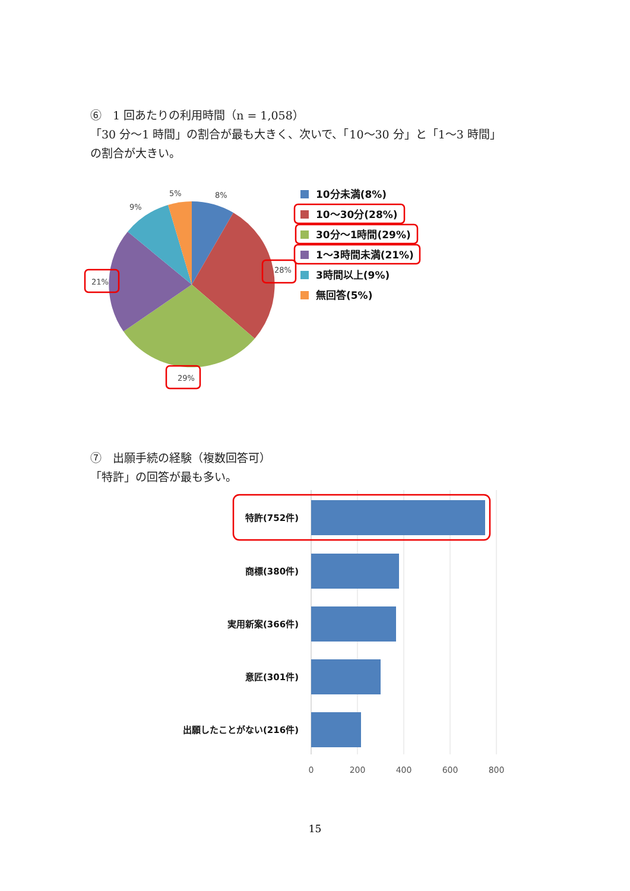⑥　1 回あたりの利用時間（n = 1,058）
「30 分～1 時間」の割合が最も大きく、次いで、「10～30 分」と「1～3 時間」
の割合が大きい。
8%
5%
9%
28%
21%
29%
10分未満(8%)
10～30分(28%)
30分～1時間(29%)
1～3時間未満(21%)
3時間以上(9%)
無回答(5%)
⑦　出願手続の経験（複数回答可）
「特許」の回答が最も多い。
特許(752件)
商標(380件)
実用新案(366件)
意匠(301件)
出願したことがない(216件)
0
200
400
600
800
15